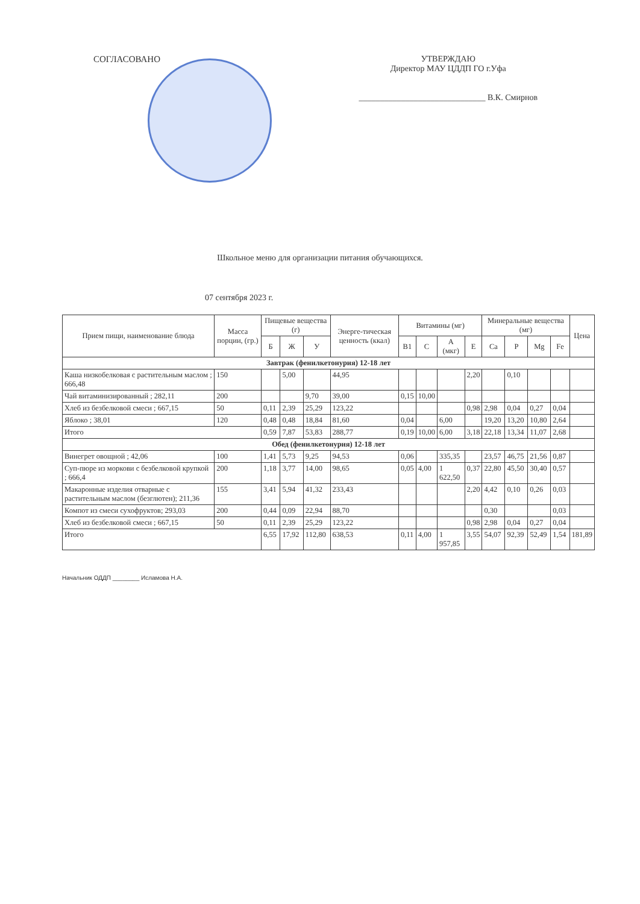СОГЛАСОВАНО УТВЕРЖДАЮ
Директор МАУ ЦДДП ГО г.Уфа
______________________________ В.К. Смирнов
Школьное меню для организации питания обучающихся.
07 сентября 2023 г.
| Прием пищи, наименование блюда | Масса порции, (гр.) | Пищевые вещества (г) | | | Энерге-тическая ценность (ккал) | Витамины (мг) | | | | Минеральные вещества (мг) | | | | Цена |
| --- | --- | --- | --- | --- | --- | --- | --- | --- | --- | --- | --- | --- | --- | --- |
| | | Б | Ж | У | | B1 | C | A (мкг) | E | Ca | P | Mg | Fe | |
| Завтрак (фенилкетонурия) 12-18 лет | | | | | | | | | | | | | | |
| Каша низкобелковая с растительным маслом ; 666,48 | 150 | | 5,00 | | 44,95 | | | | 2,20 | | 0,10 | | | |
| Чай витаминизированный ; 282,11 | 200 | | | 9,70 | 39,00 | 0,15 | 10,00 | | | | | | | |
| Хлеб из безбелковой смеси ; 667,15 | 50 | 0,11 | 2,39 | 25,29 | 123,22 | | | | 0,98 | 2,98 | 0,04 | 0,27 | 0,04 | |
| Яблоко ; 38,01 | 120 | 0,48 | 0,48 | 18,84 | 81,60 | 0,04 | | 6,00 | | 19,20 | 13,20 | 10,80 | 2,64 | |
| Итого | | 0,59 | 7,87 | 53,83 | 288,77 | 0,19 | 10,00 | 6,00 | 3,18 | 22,18 | 13,34 | 11,07 | 2,68 | |
| Обед (фенилкетонурия) 12-18 лет | | | | | | | | | | | | | | |
| Винегрет овощной ; 42,06 | 100 | 1,41 | 5,73 | 9,25 | 94,53 | 0,06 | | 335,35 | | 23,57 | 46,75 | 21,56 | 0,87 | |
| Суп-пюре из моркови с безбелковой крупкой ; 666,4 | 200 | 1,18 | 3,77 | 14,00 | 98,65 | 0,05 | 4,00 | 1 622,50 | 0,37 | 22,80 | 45,50 | 30,40 | 0,57 | |
| Макаронные изделия отварные с растительным маслом (безглютен); 211,36 | 155 | 3,41 | 5,94 | 41,32 | 233,43 | | | | 2,20 | 4,42 | 0,10 | 0,26 | 0,03 | |
| Компот из смеси сухофруктов; 293,03 | 200 | 0,44 | 0,09 | 22,94 | 88,70 | | | | | 0,30 | | | 0,03 | |
| Хлеб из безбелковой смеси ; 667,15 | 50 | 0,11 | 2,39 | 25,29 | 123,22 | | | | 0,98 | 2,98 | 0,04 | 0,27 | 0,04 | |
| Итого | | 6,55 | 17,92 | 112,80 | 638,53 | 0,11 | 4,00 | 1 957,85 | 3,55 | 54,07 | 92,39 | 52,49 | 1,54 | 181,89 |
Начальник ОДДП ________ Исламова Н.А.